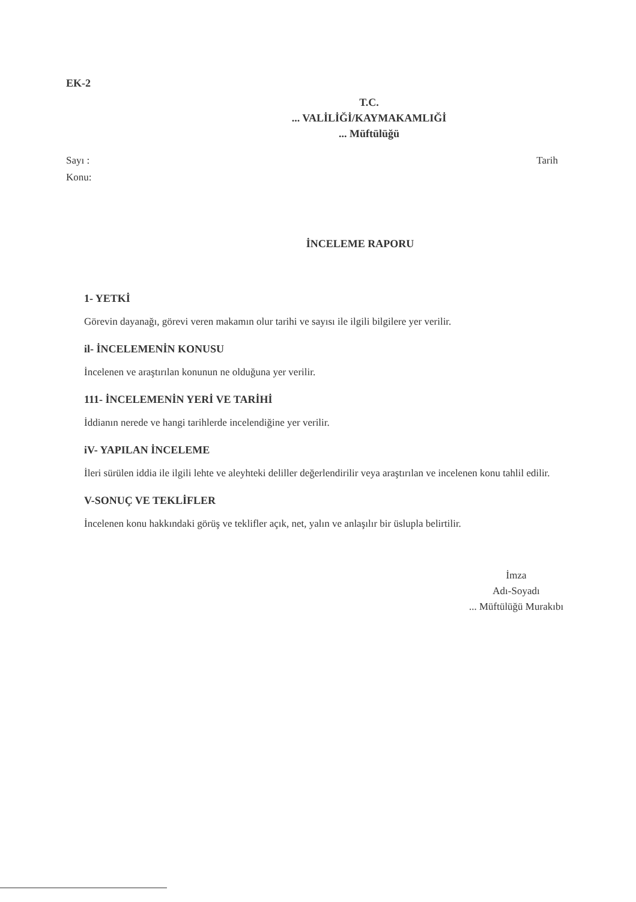EK-2
T.C.
... VALİLİĞİ/KAYMAKAMLIĞİ
... Müftülüğü
Sayı : Tarih
Konu:
İNCELEME RAPORU
1- YETKİ
Görevin dayanağı, görevi veren makamın olur tarihi ve sayısı ile ilgili bilgilere yer verilir.
il- İNCELEMENİN KONUSU
İncelenen ve araştırılan konunun ne olduğuna yer verilir.
111- İNCELEMENİN YERİ VE TARİHİ
İddianın nerede ve hangi tarihlerde incelendiğine yer verilir.
iV- YAPILAN İNCELEME
İleri sürülen iddia ile ilgili lehte ve aleyhteki deliller değerlendirilir veya araştırılan ve incelenen konu tahlil edilir.
V-SONUÇ VE TEKLİFLER
İncelenen konu hakkındaki görüş ve teklifler açık, net, yalın ve anlaşılır bir üslupla belirtilir.
İmza
Adı-Soyadı
... Müftülüğü Murakıbı